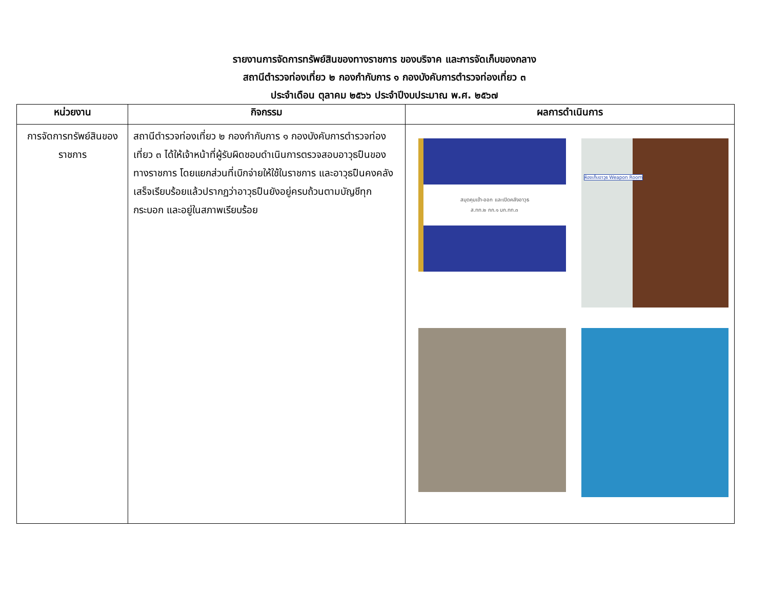รายงานการจัดการทรัพย์สินของทางราชการ ของบริจาค และการจัดเก็บของกลาง
สถานีตำรวจท่องเที่ยว ๒ กองกำกับการ ๑ กองบังคับการตำรวจท่องเที่ยว ๓
ประจำเดือน ตุลาคม ๒๕๖๖ ประจำปีงบประมาณ พ.ศ. ๒๕๖๗
| หน่วยงาน | กิจกรรม | ผลการดำเนินการ |
| --- | --- | --- |
| การจัดการทรัพย์สินของราชการ | สถานีตำรวจท่องเที่ยว ๒ กองกำกับการ ๑ กองบังคับการตำรวจท่องเที่ยว ๓ ได้ให้เจ้าหน้าที่ผู้รับผิดชอบดำเนินการตรวจสอบอาวุธปืนของทางราชการ โดยแยกส่วนที่เบิกจ่ายให้ใช้ในราชการ และอาวุธปืนคงคลัง เสร็จเรียบร้อยแล้วปรากฏว่าอาวุธปืนยังอยู่ครบถ้วนตามบัญชีทุกกระบอก และอยู่ในสภาพเรียบร้อย | สมุดคุมเข้า-ออก และเปิดคลังอาวุธ ส.ทท.๒ กก.๑ บก.ทท.๓ ห้องเก็บอาวุธ Weapon Room |